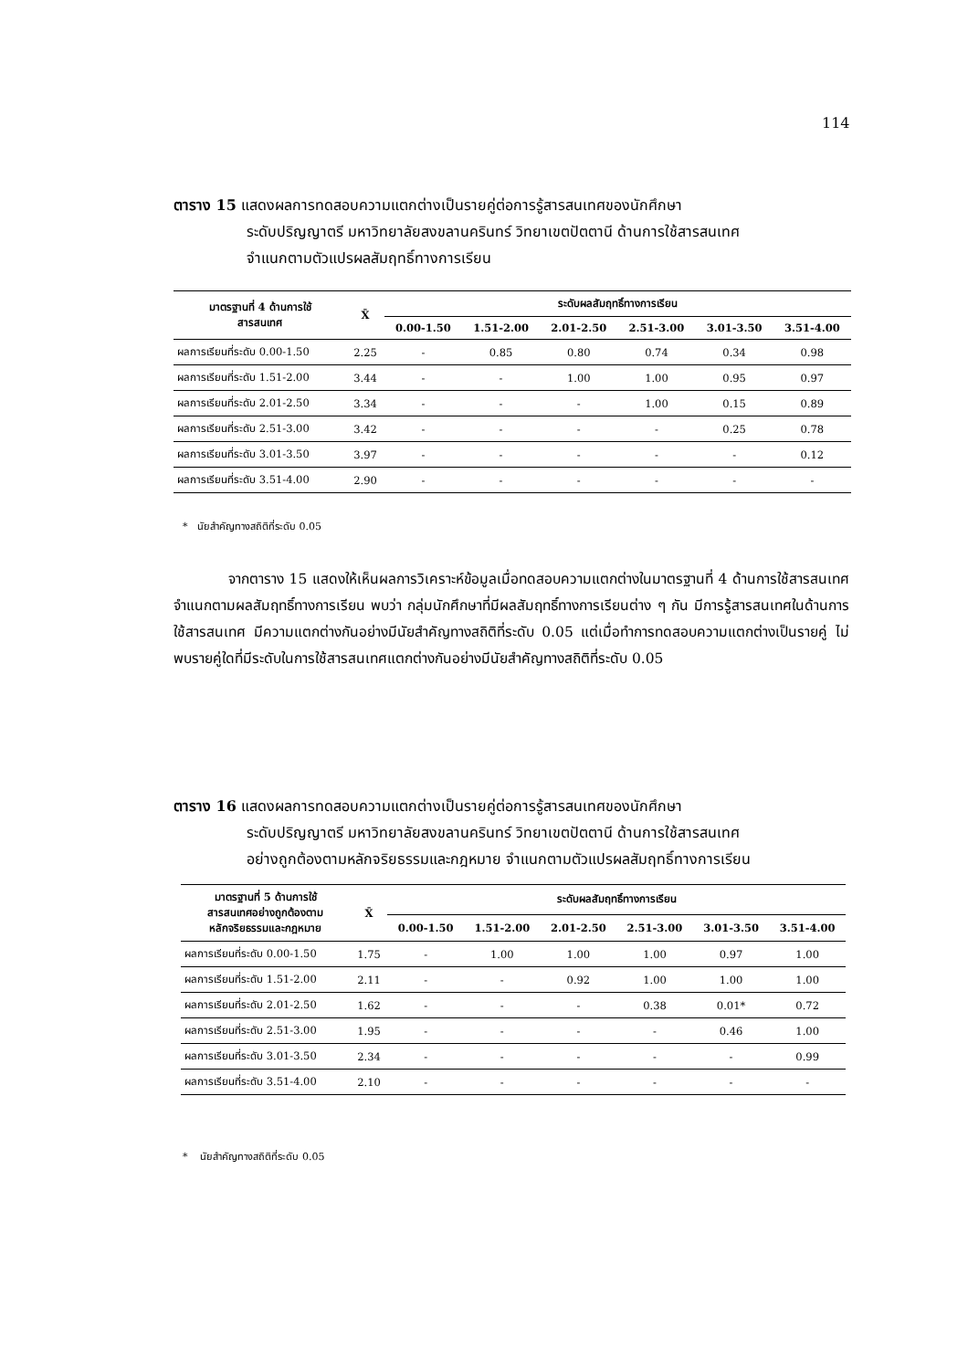114
ตาราง 15 แสดงผลการทดสอบความแตกต่างเป็นรายคู่ต่อการรู้สารสนเทศของนักศึกษา
ระดับปริญญาตรี มหาวิทยาลัยสงขลานครินทร์ วิทยาเขตปัตตานี ด้านการใช้สารสนเทศ
จำแนกตามตัวแปรผลสัมฤทธิ์ทางการเรียน
| มาตรฐานที่ 4 ด้านการใช้ สารสนเทศ | X̄ | ระดับผลสัมฤทธิ์ทางการเรียน | | | | | |
| --- | --- | --- | --- | --- | --- | --- | --- |
| | | 0.00-1.50 | 1.51-2.00 | 2.01-2.50 | 2.51-3.00 | 3.01-3.50 | 3.51-4.00 |
| ผลการเรียนที่ระดับ 0.00-1.50 | 2.25 | - | 0.85 | 0.80 | 0.74 | 0.34 | 0.98 |
| ผลการเรียนที่ระดับ 1.51-2.00 | 3.44 | - | - | 1.00 | 1.00 | 0.95 | 0.97 |
| ผลการเรียนที่ระดับ 2.01-2.50 | 3.34 | - | - | - | 1.00 | 0.15 | 0.89 |
| ผลการเรียนที่ระดับ 2.51-3.00 | 3.42 | - | - | - | - | 0.25 | 0.78 |
| ผลการเรียนที่ระดับ 3.01-3.50 | 3.97 | - | - | - | - | - | 0.12 |
| ผลการเรียนที่ระดับ 3.51-4.00 | 2.90 | - | - | - | - | - | - |
* นัยสำคัญทางสถิติที่ระดับ 0.05
จากตาราง 15 แสดงให้เห็นผลการวิเคราะห์ข้อมูลเมื่อทดสอบความแตกต่างในมาตรฐานที่ 4 ด้านการใช้สารสนเทศ จำแนกตามผลสัมฤทธิ์ทางการเรียน พบว่า กลุ่มนักศึกษาที่มีผลสัมฤทธิ์ทางการเรียนต่าง ๆ กัน มีการรู้สารสนเทศในด้านการใช้สารสนเทศ มีความแตกต่างกันอย่างมีนัยสำคัญทางสถิติที่ระดับ 0.05 แต่เมื่อทำการทดสอบความแตกต่างเป็นรายคู่ ไม่พบรายคู่ใดที่มีระดับในการใช้สารสนเทศแตกต่างกันอย่างมีนัยสำคัญทางสถิติที่ระดับ 0.05
ตาราง 16 แสดงผลการทดสอบความแตกต่างเป็นรายคู่ต่อการรู้สารสนเทศของนักศึกษา
ระดับปริญญาตรี มหาวิทยาลัยสงขลานครินทร์ วิทยาเขตปัตตานี ด้านการใช้สารสนเทศ
อย่างถูกต้องตามหลักจริยธรรมและกฎหมาย จำแนกตามตัวแปรผลสัมฤทธิ์ทางการเรียน
| มาตรฐานที่ 5 ด้านการใช้ สารสนเทศอย่างถูกต้องตาม หลักจริยธรรมและกฎหมาย | X̄ | ระดับผลสัมฤทธิ์ทางการเรียน | | | | | |
| --- | --- | --- | --- | --- | --- | --- | --- |
| | | 0.00-1.50 | 1.51-2.00 | 2.01-2.50 | 2.51-3.00 | 3.01-3.50 | 3.51-4.00 |
| ผลการเรียนที่ระดับ 0.00-1.50 | 1.75 | - | 1.00 | 1.00 | 1.00 | 0.97 | 1.00 |
| ผลการเรียนที่ระดับ 1.51-2.00 | 2.11 | - | - | 0.92 | 1.00 | 1.00 | 1.00 |
| ผลการเรียนที่ระดับ 2.01-2.50 | 1.62 | - | - | - | 0.38 | 0.01* | 0.72 |
| ผลการเรียนที่ระดับ 2.51-3.00 | 1.95 | - | - | - | - | 0.46 | 1.00 |
| ผลการเรียนที่ระดับ 3.01-3.50 | 2.34 | - | - | - | - | - | 0.99 |
| ผลการเรียนที่ระดับ 3.51-4.00 | 2.10 | - | - | - | - | - | - |
* นัยสำคัญทางสถิติที่ระดับ 0.05